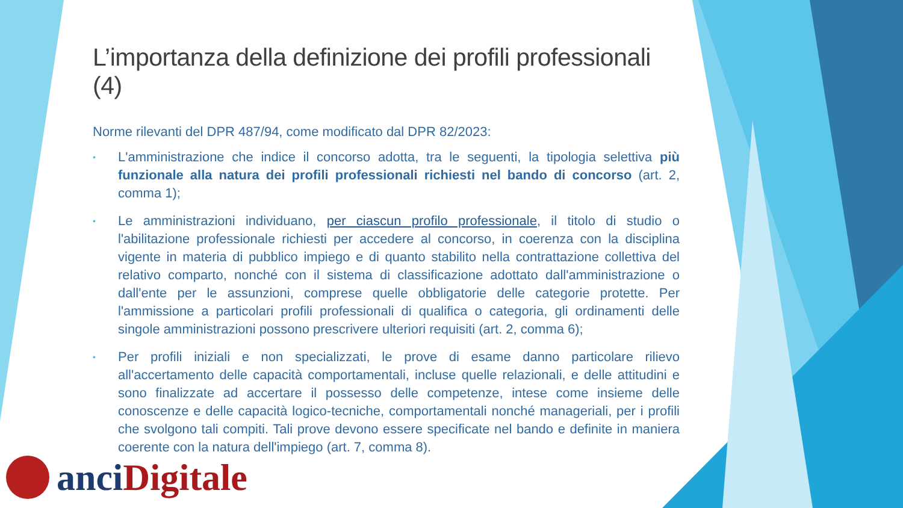L’importanza della definizione dei profili professionali (4)
Norme rilevanti del DPR 487/94, come modificato dal DPR 82/2023:
• L'amministrazione che indice il concorso adotta, tra le seguenti, la tipologia selettiva più funzionale alla natura dei profili professionali richiesti nel bando di concorso (art. 2, comma 1);
• Le amministrazioni individuano, per ciascun profilo professionale, il titolo di studio o l'abilitazione professionale richiesti per accedere al concorso, in coerenza con la disciplina vigente in materia di pubblico impiego e di quanto stabilito nella contrattazione collettiva del relativo comparto, nonché con il sistema di classificazione adottato dall'amministrazione o dall'ente per le assunzioni, comprese quelle obbligatorie delle categorie protette. Per l'ammissione a particolari profili professionali di qualifica o categoria, gli ordinamenti delle singole amministrazioni possono prescrivere ulteriori requisiti (art. 2, comma 6);
• Per profili iniziali e non specializzati, le prove di esame danno particolare rilievo all'accertamento delle capacità comportamentali, incluse quelle relazionali, e delle attitudini e sono finalizzate ad accertare il possesso delle competenze, intese come insieme delle conoscenze e delle capacità logico-tecniche, comportamentali nonché manageriali, per i profili che svolgono tali compiti. Tali prove devono essere specificate nel bando e definite in maniera coerente con la natura dell'impiego (art. 7, comma 8).
anci Digitale